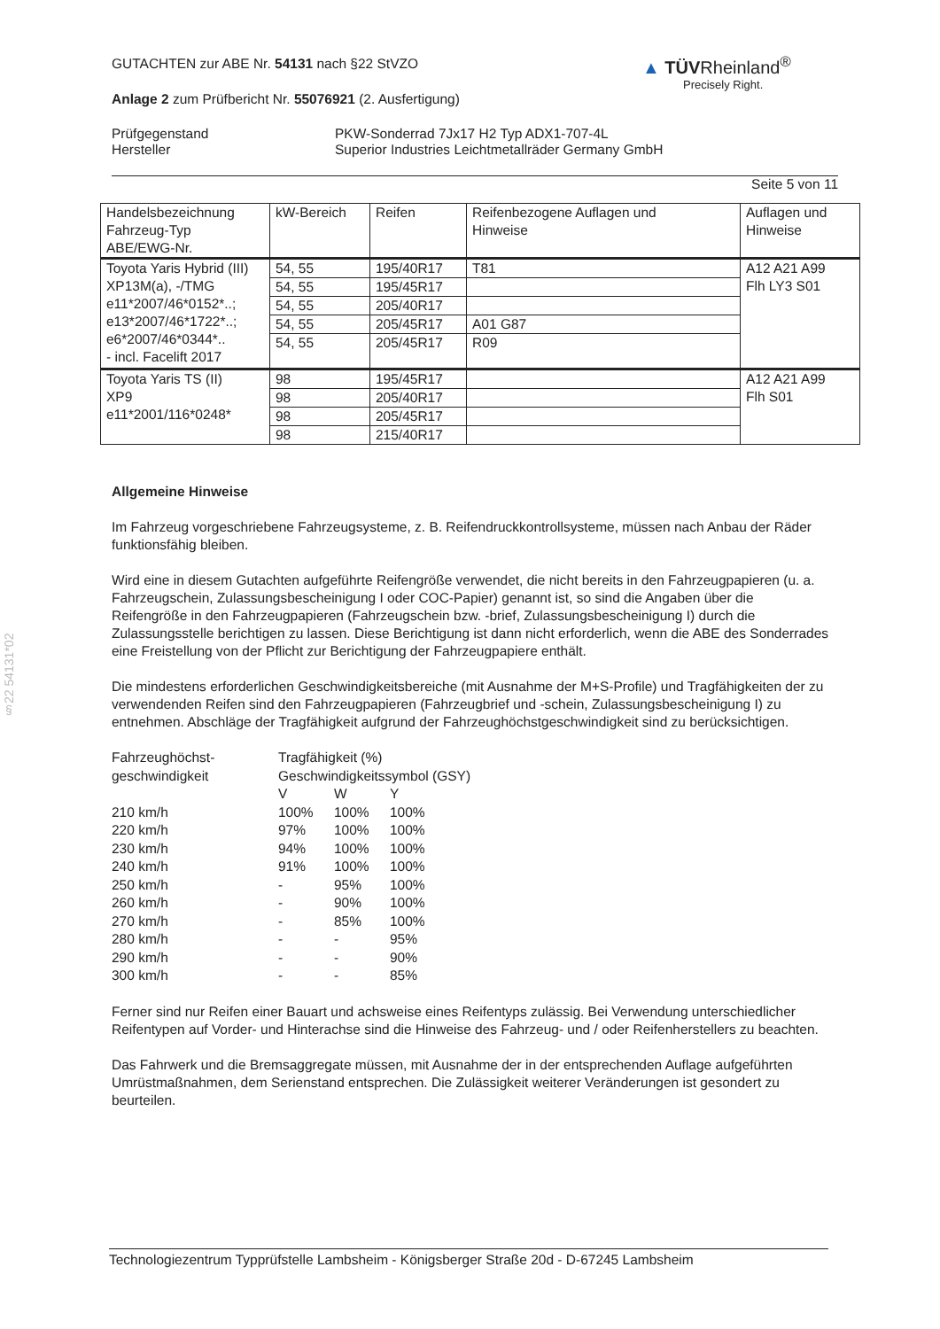§22 54131*02
▲ TÜVRheinland<sup>®</sup>
Precisely Right.
GUTACHTEN zur ABE Nr. 54131 nach §22 StVZO
Anlage 2 zum Prüfbericht Nr. 55076921 (2. Ausfertigung)
Prüfgegenstand
Hersteller
PKW-Sonderrad 7Jx17 H2 Typ ADX1-707-4L
Superior Industries Leichtmetallräder Germany GmbH
Seite 5 von 11
| Handelsbezeichnung Fahrzeug-Typ ABE/EWG-Nr. | kW-Bereich | Reifen | Reifenbezogene Auflagen und Hinweise | Auflagen und Hinweise |
| Toyota Yaris Hybrid (III) XP13M(a), -/TMG e11*2007/46*0152*..; e13*2007/46*1722*..; e6*2007/46*0344*.. - incl. Facelift 2017 | 54, 55 | 195/40R17 | T81 | A12 A21 A99 Flh LY3 S01 |
| | 54, 55 | 195/45R17 | | |
| | 54, 55 | 205/40R17 | | |
| | 54, 55 | 205/45R17 | A01 G87 | |
| | 54, 55 | 205/45R17 | R09 | |
| Toyota Yaris TS (II) XP9 e11*2001/116*0248* | 98 | 195/45R17 | | A12 A21 A99 Flh S01 |
| | 98 | 205/40R17 | | |
| | 98 | 205/45R17 | | |
| | 98 | 215/40R17 | | |
Allgemeine Hinweise
Im Fahrzeug vorgeschriebene Fahrzeugsysteme, z. B. Reifendruckkontrollsysteme, müssen nach Anbau der Räder funktionsfähig bleiben.
Wird eine in diesem Gutachten aufgeführte Reifengröße verwendet, die nicht bereits in den Fahrzeugpapieren (u. a. Fahrzeugschein, Zulassungsbescheinigung I oder COC-Papier) genannt ist, so sind die Angaben über die Reifengröße in den Fahrzeugpapieren (Fahrzeugschein bzw. -brief, Zulassungsbescheinigung I) durch die Zulassungsstelle berichtigen zu lassen. Diese Berichtigung ist dann nicht erforderlich, wenn die ABE des Sonderrades eine Freistellung von der Pflicht zur Berichtigung der Fahrzeugpapiere enthält.
Die mindestens erforderlichen Geschwindigkeitsbereiche (mit Ausnahme der M+S-Profile) und Tragfähigkeiten der zu verwendenden Reifen sind den Fahrzeugpapieren (Fahrzeugbrief und -schein, Zulassungsbescheinigung I) zu entnehmen. Abschläge der Tragfähigkeit aufgrund der Fahrzeughöchstgeschwindigkeit sind zu berücksichtigen.
| Fahrzeughöchst- geschwindigkeit | Tragfähigkeit (%) Geschwindigkeitssymbol (GSY) | | |
| | V | W | Y |
| 210 km/h | 100% | 100% | 100% |
| 220 km/h | 97% | 100% | 100% |
| 230 km/h | 94% | 100% | 100% |
| 240 km/h | 91% | 100% | 100% |
| 250 km/h | - | 95% | 100% |
| 260 km/h | - | 90% | 100% |
| 270 km/h | - | 85% | 100% |
| 280 km/h | - | - | 95% |
| 290 km/h | - | - | 90% |
| 300 km/h | - | - | 85% |
Ferner sind nur Reifen einer Bauart und achsweise eines Reifentyps zulässig. Bei Verwendung unterschiedlicher Reifentypen auf Vorder- und Hinterachse sind die Hinweise des Fahrzeug- und / oder Reifenherstellers zu beachten.
Das Fahrwerk und die Bremsaggregate müssen, mit Ausnahme der in der entsprechenden Auflage aufgeführten Umrüstmaßnahmen, dem Serienstand entsprechen. Die Zulässigkeit weiterer Veränderungen ist gesondert zu beurteilen.
Technologiezentrum Typprüfstelle Lambsheim - Königsberger Straße 20d - D-67245 Lambsheim